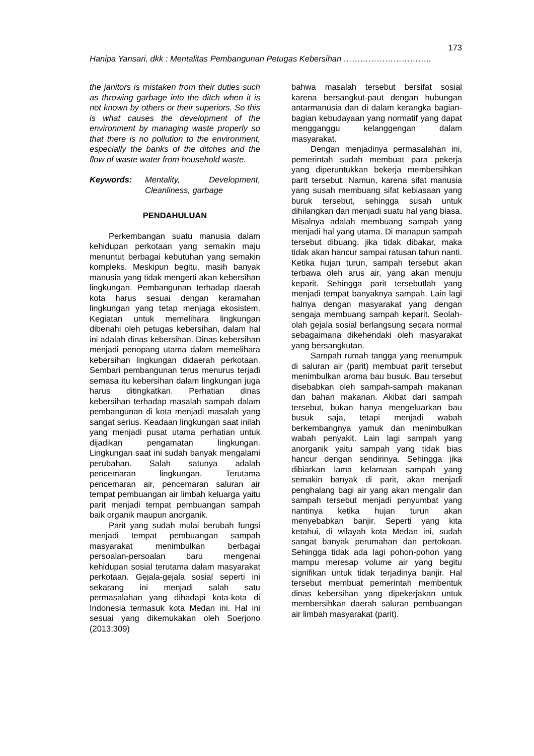173
Hanipa Yansari, dkk : Mentalitas Pembangunan Petugas Kebersihan …………………………..
the janitors is mistaken from their duties such as throwing garbage into the ditch when it is not known by others or their superiors. So this is what causes the development of the environment by managing waste properly so that there is no pollution to the environment, especially the banks of the ditches and the flow of waste water from household waste.
Keywords: Mentality, Development, Cleanliness, garbage
PENDAHULUAN
Perkembangan suatu manusia dalam kehidupan perkotaan yang semakin maju menuntut berbagai kebutuhan yang semakin kompleks. Meskipun begitu, masih banyak manusia yang tidak mengerti akan kebersihan lingkungan. Pembangunan terhadap daerah kota harus sesuai dengan keramahan lingkungan yang tetap menjaga ekosistem. Kegiatan untuk memelihara lingkungan dibenahi oleh petugas kebersihan, dalam hal ini adalah dinas kebersihan. Dinas kebersihan menjadi penopang utama dalam memelihara kebersihan lingkungan didaerah perkotaan. Sembari pembangunan terus menurus terjadi semasa itu kebersihan dalam lingkungan juga harus ditingkatkan. Perhatian dinas kebersihan terhadap masalah sampah dalam pembangunan di kota menjadi masalah yang sangat serius. Keadaan lingkungan saat inilah yang menjadi pusat utama perhatian untuk dijadikan pengamatan lingkungan. Lingkungan saat ini sudah banyak mengalami perubahan. Salah satunya adalah pencemaran lingkungan. Terutama pencemaran air, pencemaran saluran air tempat pembuangan air limbah keluarga yaitu parit menjadi tempat pembuangan sampah baik organik maupun anorganik.
Parit yang sudah mulai berubah fungsi menjadi tempat pembuangan sampah masyarakat menimbulkan berbagai persoalan-persoalan baru mengenai kehidupan sosial terutama dalam masyarakat perkotaan. Gejala-gejala sosial seperti ini sekarang ini menjadi salah satu permasalahan yang dihadapi kota-kota di Indonesia termasuk kota Medan ini. Hal ini sesuai yang dikemukakan oleh Soerjono (2013;309)
bahwa masalah tersebut bersifat sosial karena bersangkut-paut dengan hubungan antarmanusia dan di dalam kerangka bagian-bagian kebudayaan yang normatif yang dapat mengganggu kelanggengan dalam masyarakat.
Dengan menjadinya permasalahan ini, pemerintah sudah membuat para pekerja yang diperuntukkan bekerja membersihkan parit tersebut. Namun, karena sifat manusia yang susah membuang sifat kebiasaan yang buruk tersebut, sehingga susah untuk dihilangkan dan menjadi suatu hal yang biasa. Misalnya adalah membuang sampah yang menjadi hal yang utama. Di manapun sampah tersebut dibuang, jika tidak dibakar, maka tidak akan hancur sampai ratusan tahun nanti. Ketika hujan turun, sampah tersebut akan terbawa oleh arus air, yang akan menuju keparit. Sehingga parit tersebutlah yang menjadi tempat banyaknya sampah. Lain lagi halnya dengan masyarakat yang dengan sengaja membuang sampah keparit. Seolah-olah gejala sosial berlangsung secara normal sebagaimana dikehendaki oleh masyarakat yang bersangkutan.
Sampah rumah tangga yang menumpuk di saluran air (parit) membuat parit tersebut menimbulkan aroma bau busuk. Bau tersebut disebabkan oleh sampah-sampah makanan dan bahan makanan. Akibat dari sampah tersebut, bukan hanya mengeluarkan bau busuk saja, tetapi menjadi wabah berkembangnya yamuk dan menimbulkan wabah penyakit. Lain lagi sampah yang anorganik yaitu sampah yang tidak bias hancur dengan sendirinya. Sehingga jika dibiarkan lama kelamaan sampah yang semakin banyak di parit, akan menjadi penghalang bagi air yang akan mengalir dan sampah tersebut menjadi penyumbat yang nantinya ketika hujan turun akan menyebabkan banjir. Seperti yang kita ketahui, di wilayah kota Medan ini, sudah sangat banyak perumahan dan pertokoan. Sehingga tidak ada lagi pohon-pohon yang mampu meresap volume air yang begitu signifikan untuk tidak terjadinya banjir. Hal tersebut membuat pemerintah membentuk dinas kebersihan yang dipekerjakan untuk membersihkan daerah saluran pembuangan air limbah masyarakat (parit).